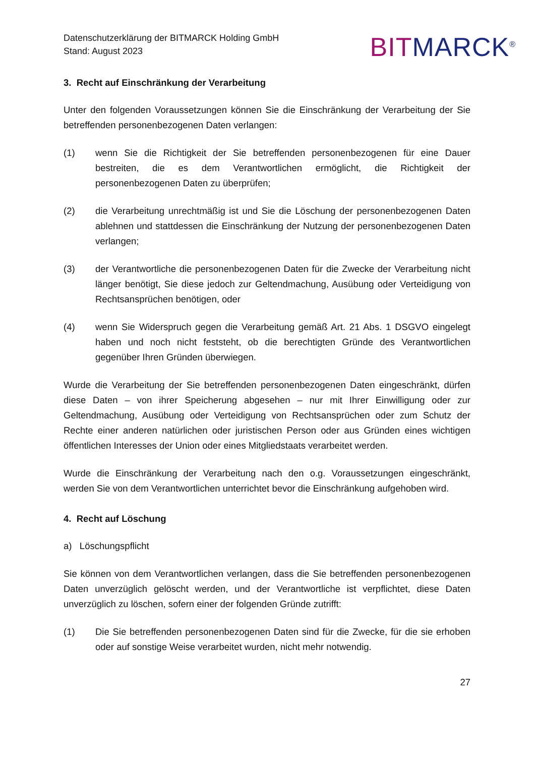Datenschutzerklärung der BITMARCK Holding GmbH
Stand: August 2023
BIT MARCK<sup>®</sup>
3. Recht auf Einschränkung der Verarbeitung
Unter den folgenden Voraussetzungen können Sie die Einschränkung der Verarbeitung der Sie betreffenden personenbezogenen Daten verlangen:
(1) wenn Sie die Richtigkeit der Sie betreffenden personenbezogenen für eine Dauer bestreiten, die es dem Verantwortlichen ermöglicht, die Richtigkeit der personenbezogenen Daten zu überprüfen;
(2) die Verarbeitung unrechtmäßig ist und Sie die Löschung der personenbezogenen Daten ablehnen und stattdessen die Einschränkung der Nutzung der personenbezogenen Daten verlangen;
(3) der Verantwortliche die personenbezogenen Daten für die Zwecke der Verarbeitung nicht länger benötigt, Sie diese jedoch zur Geltendmachung, Ausübung oder Verteidigung von Rechtsansprüchen benötigen, oder
(4) wenn Sie Widerspruch gegen die Verarbeitung gemäß Art. 21 Abs. 1 DSGVO eingelegt haben und noch nicht feststeht, ob die berechtigten Gründe des Verantwortlichen gegenüber Ihren Gründen überwiegen.
Wurde die Verarbeitung der Sie betreffenden personenbezogenen Daten eingeschränkt, dürfen diese Daten – von ihrer Speicherung abgesehen – nur mit Ihrer Einwilligung oder zur Geltendmachung, Ausübung oder Verteidigung von Rechtsansprüchen oder zum Schutz der Rechte einer anderen natürlichen oder juristischen Person oder aus Gründen eines wichtigen öffentlichen Interesses der Union oder eines Mitgliedstaats verarbeitet werden.
Wurde die Einschränkung der Verarbeitung nach den o.g. Voraussetzungen eingeschränkt, werden Sie von dem Verantwortlichen unterrichtet bevor die Einschränkung aufgehoben wird.
4. Recht auf Löschung
a) Löschungspflicht
Sie können von dem Verantwortlichen verlangen, dass die Sie betreffenden personenbezogenen Daten unverzüglich gelöscht werden, und der Verantwortliche ist verpflichtet, diese Daten unverzüglich zu löschen, sofern einer der folgenden Gründe zutrifft:
(1) Die Sie betreffenden personenbezogenen Daten sind für die Zwecke, für die sie erhoben oder auf sonstige Weise verarbeitet wurden, nicht mehr notwendig.
27